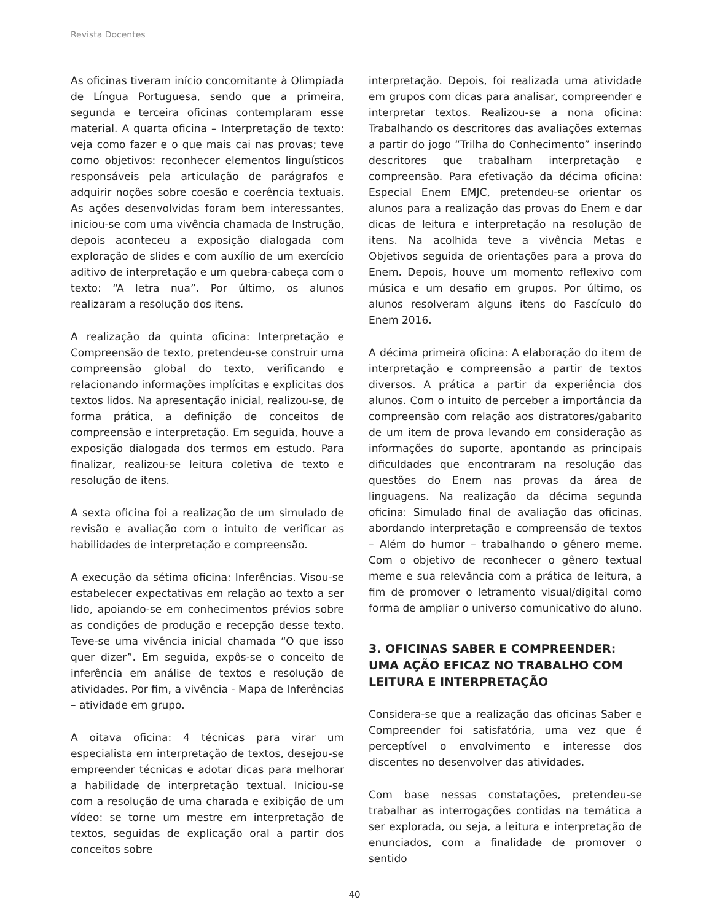Revista Docentes
As oficinas tiveram início concomitante à Olimpíada de Língua Portuguesa, sendo que a primeira, segunda e terceira oficinas contemplaram esse material. A quarta oficina – Interpretação de texto: veja como fazer e o que mais cai nas provas; teve como objetivos: reconhecer elementos linguísticos responsáveis pela articulação de parágrafos e adquirir noções sobre coesão e coerência textuais. As ações desenvolvidas foram bem interessantes, iniciou-se com uma vivência chamada de Instrução, depois aconteceu a exposição dialogada com exploração de slides e com auxílio de um exercício aditivo de interpretação e um quebra-cabeça com o texto: “A letra nua”. Por último, os alunos realizaram a resolução dos itens.
A realização da quinta oficina: Interpretação e Compreensão de texto, pretendeu-se construir uma compreensão global do texto, verificando e relacionando informações implícitas e explicitas dos textos lidos. Na apresentação inicial, realizou-se, de forma prática, a definição de conceitos de compreensão e interpretação. Em seguida, houve a exposição dialogada dos termos em estudo. Para finalizar, realizou-se leitura coletiva de texto e resolução de itens.
A sexta oficina foi a realização de um simulado de revisão e avaliação com o intuito de verificar as habilidades de interpretação e compreensão.
A execução da sétima oficina: Inferências. Visou-se estabelecer expectativas em relação ao texto a ser lido, apoiando-se em conhecimentos prévios sobre as condições de produção e recepção desse texto. Teve-se uma vivência inicial chamada “O que isso quer dizer”. Em seguida, expôs-se o conceito de inferência em análise de textos e resolução de atividades. Por fim, a vivência - Mapa de Inferências – atividade em grupo.
A oitava oficina: 4 técnicas para virar um especialista em interpretação de textos, desejou-se empreender técnicas e adotar dicas para melhorar a habilidade de interpretação textual. Iniciou-se com a resolução de uma charada e exibição de um vídeo: se torne um mestre em interpretação de textos, seguidas de explicação oral a partir dos conceitos sobre
interpretação. Depois, foi realizada uma atividade em grupos com dicas para analisar, compreender e interpretar textos. Realizou-se a nona oficina: Trabalhando os descritores das avaliações externas a partir do jogo “Trilha do Conhecimento” inserindo descritores que trabalham interpretação e compreensão. Para efetivação da décima oficina: Especial Enem EMJC, pretendeu-se orientar os alunos para a realização das provas do Enem e dar dicas de leitura e interpretação na resolução de itens. Na acolhida teve a vivência Metas e Objetivos seguida de orientações para a prova do Enem. Depois, houve um momento reflexivo com música e um desafio em grupos. Por último, os alunos resolveram alguns itens do Fascículo do Enem 2016.
A décima primeira oficina: A elaboração do item de interpretação e compreensão a partir de textos diversos. A prática a partir da experiência dos alunos. Com o intuito de perceber a importância da compreensão com relação aos distratores/gabarito de um item de prova levando em consideração as informações do suporte, apontando as principais dificuldades que encontraram na resolução das questões do Enem nas provas da área de linguagens. Na realização da décima segunda oficina: Simulado final de avaliação das oficinas, abordando interpretação e compreensão de textos – Além do humor – trabalhando o gênero meme. Com o objetivo de reconhecer o gênero textual meme e sua relevância com a prática de leitura, a fim de promover o letramento visual/digital como forma de ampliar o universo comunicativo do aluno.
3. OFICINAS SABER E COMPREENDER: UMA AÇÃO EFICAZ NO TRABALHO COM LEITURA E INTERPRETAÇÃO
Considera-se que a realização das oficinas Saber e Compreender foi satisfatória, uma vez que é perceptível o envolvimento e interesse dos discentes no desenvolver das atividades.
Com base nessas constatações, pretendeu-se trabalhar as interrogações contidas na temática a ser explorada, ou seja, a leitura e interpretação de enunciados, com a finalidade de promover o sentido
40